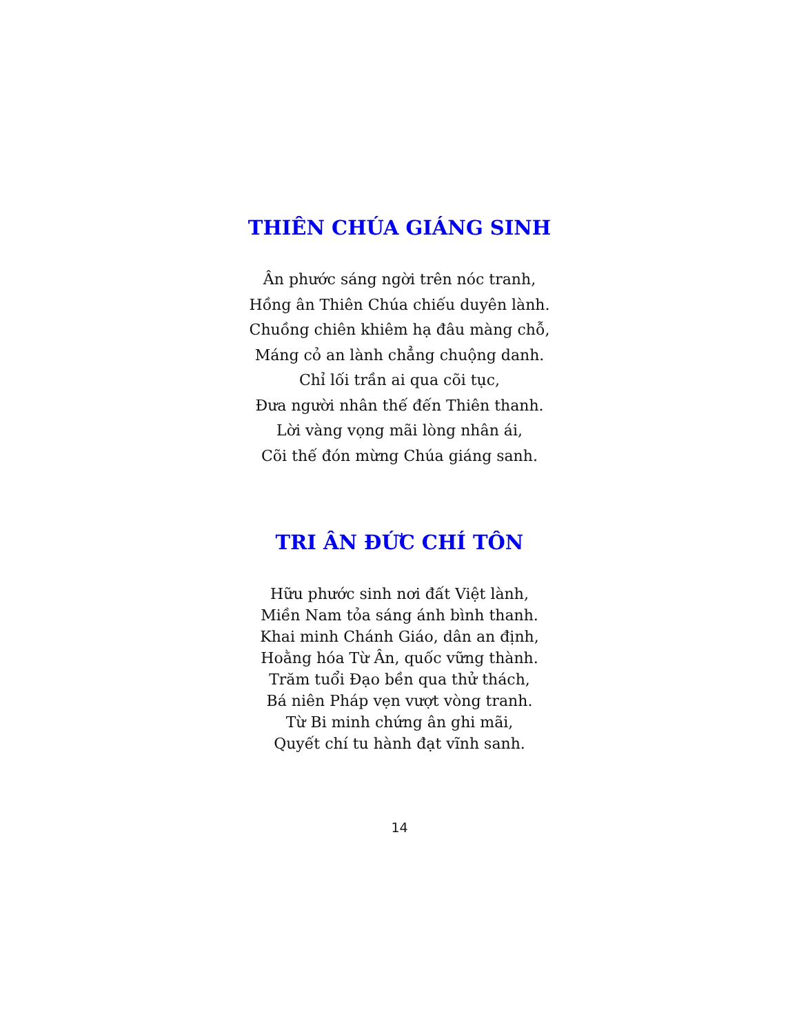THIÊN CHÚA GIÁNG SINH
Ân phước sáng ngời trên nóc tranh,
Hồng ân Thiên Chúa chiếu duyên lành.
Chuồng chiên khiêm hạ đâu màng chỗ,
Máng cỏ an lành chẳng chuộng danh.
Chỉ lối trần ai qua cõi tục,
Đưa người nhân thế đến Thiên thanh.
Lời vàng vọng mãi lòng nhân ái,
Cõi thế đón mừng Chúa giáng sanh.
TRI ÂN ĐỨC CHÍ TÔN
Hữu phước sinh nơi đất Việt lành,
Miền Nam tỏa sáng ánh bình thanh.
Khai minh Chánh Giáo, dân an định,
Hoằng hóa Từ Ân, quốc vững thành.
Trăm tuổi Đạo bền qua thử thách,
Bá niên Pháp vẹn vượt vòng tranh.
Từ Bi minh chứng ân ghi mãi,
Quyết chí tu hành đạt vĩnh sanh.
14